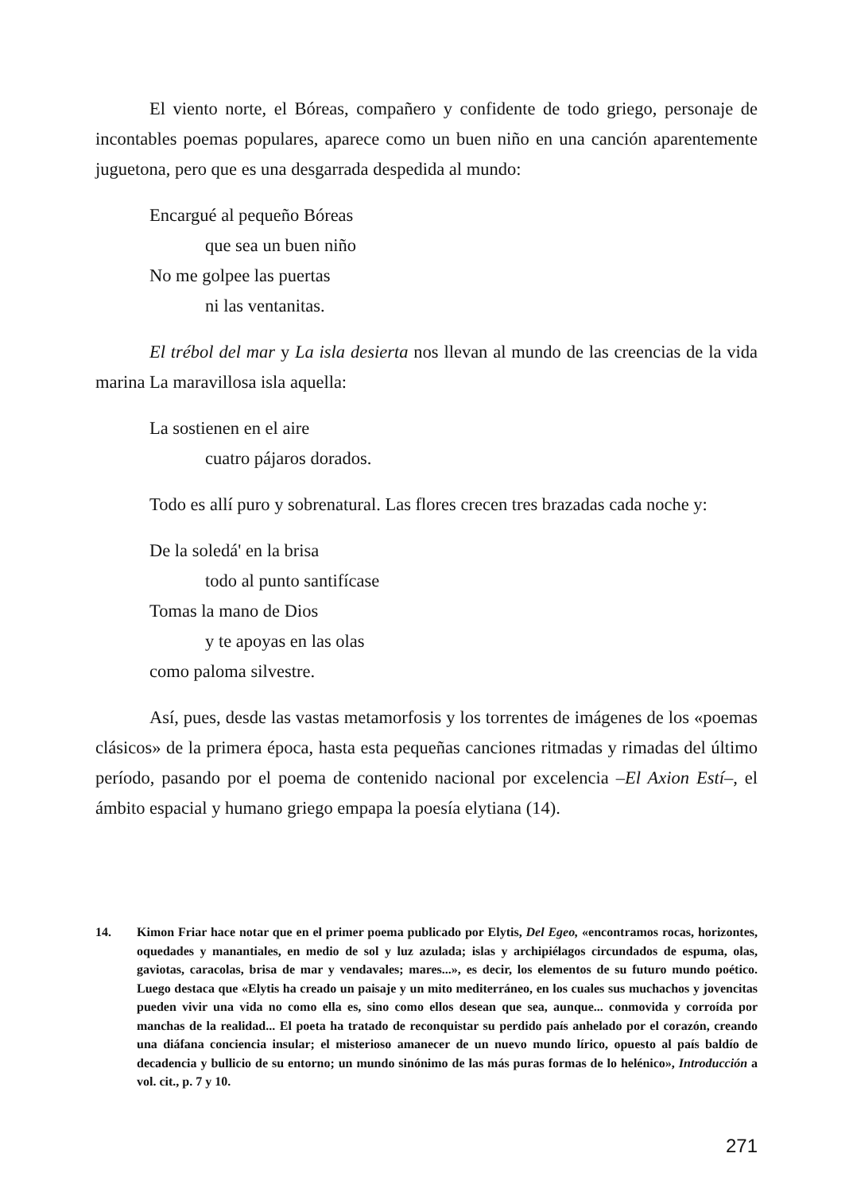El viento norte, el Bóreas, compañero y confidente de todo griego, personaje de incontables poemas populares, aparece como un buen niño en una canción aparentemente juguetona, pero que es una desgarrada despedida al mundo:
Encargué al pequeño Bóreas
que sea un buen niño
No me golpee las puertas
ni las ventanitas.
El trébol del mar y La isla desierta nos llevan al mundo de las creencias de la vida marina La maravillosa isla aquella:
La sostienen en el aire
cuatro pájaros dorados.
Todo es allí puro y sobrenatural. Las flores crecen tres brazadas cada noche y:
De la soledá' en la brisa
todo al punto santifícase
Tomas la mano de Dios
y te apoyas en las olas
como paloma silvestre.
Así, pues, desde las vastas metamorfosis y los torrentes de imágenes de los «poemas clásicos» de la primera época, hasta esta pequeñas canciones ritmadas y rimadas del último período, pasando por el poema de contenido nacional por excelencia –El Axion Estí–, el ámbito espacial y humano griego empapa la poesía elytiana (14).
14. Kimon Friar hace notar que en el primer poema publicado por Elytis, Del Egeo, «encontramos rocas, horizontes, oquedades y manantiales, en medio de sol y luz azulada; islas y archipiélagos circundados de espuma, olas, gaviotas, caracolas, brisa de mar y vendavales; mares...», es decir, los elementos de su futuro mundo poético. Luego destaca que «Elytis ha creado un paisaje y un mito mediterráneo, en los cuales sus muchachos y jovencitas pueden vivir una vida no como ella es, sino como ellos desean que sea, aunque... conmovida y corroída por manchas de la realidad... El poeta ha tratado de reconquistar su perdido país anhelado por el corazón, creando una diáfana conciencia insular; el misterioso amanecer de un nuevo mundo lírico, opuesto al país baldío de decadencia y bullicio de su entorno; un mundo sinónimo de las más puras formas de lo helénico», Introducción a vol. cit., p. 7 y 10.
271